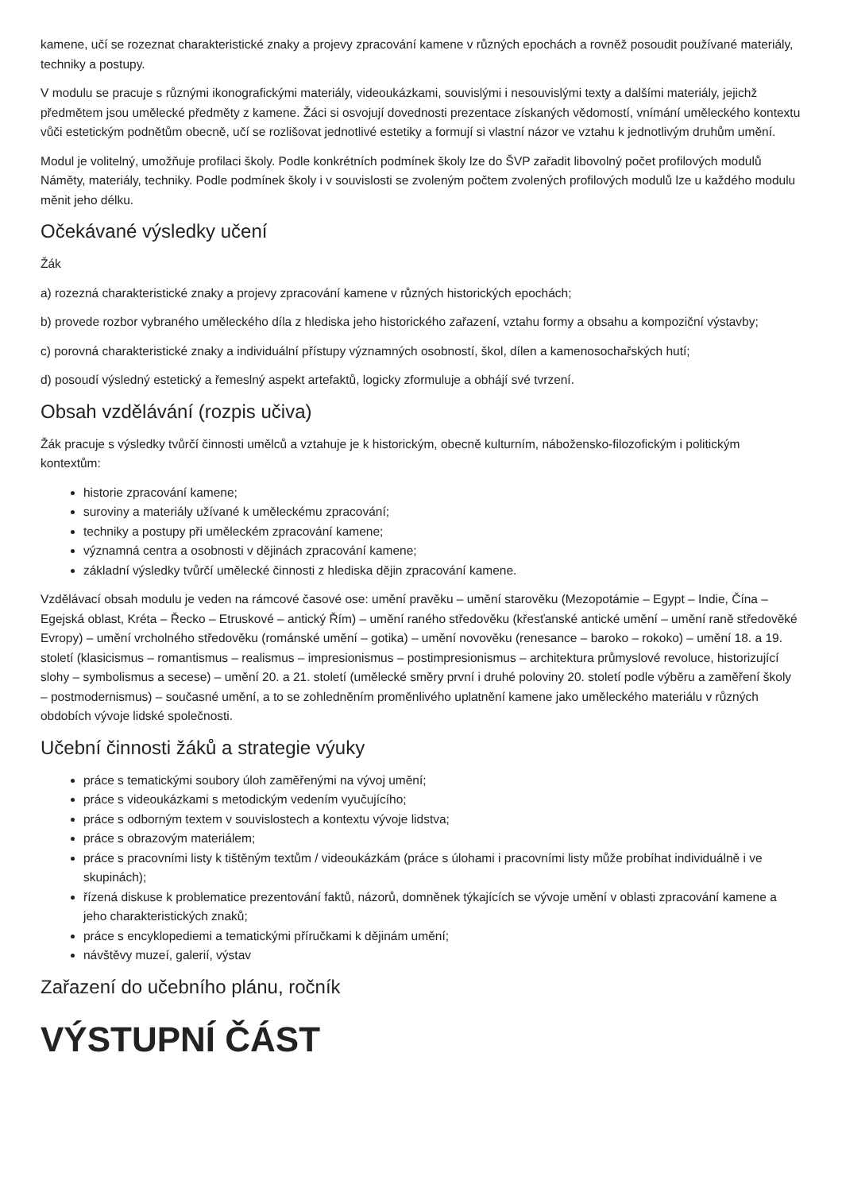kamene, učí se rozeznat charakteristické znaky a projevy zpracování kamene v různých epochách a rovněž posoudit používané materiály, techniky a postupy.
V modulu se pracuje s různými ikonografickými materiály, videoukázkami, souvislými i nesouvislými texty a dalšími materiály, jejichž předmětem jsou umělecké předměty z kamene. Žáci si osvojují dovednosti prezentace získaných vědomostí, vnímání uměleckého kontextu vůči estetickým podnětům obecně, učí se rozlišovat jednotlivé estetiky a formují si vlastní názor ve vztahu k jednotlivým druhům umění.
Modul je volitelný, umožňuje profilaci školy. Podle konkrétních podmínek školy lze do ŠVP zařadit libovolný počet profilových modulů Náměty, materiály, techniky. Podle podmínek školy i v souvislosti se zvoleným počtem zvolených profilových modulů lze u každého modulu měnit jeho délku.
Očekávané výsledky učení
Žák
a) rozezná charakteristické znaky a projevy zpracování kamene v různých historických epochách;
b) provede rozbor vybraného uměleckého díla z hlediska jeho historického zařazení, vztahu formy a obsahu a kompoziční výstavby;
c) porovná charakteristické znaky a individuální přístupy významných osobností, škol, dílen a kamenosochařských hutí;
d) posoudí výsledný estetický a řemeslný aspekt artefaktů, logicky zformuluje a obhájí své tvrzení.
Obsah vzdělávání (rozpis učiva)
Žák pracuje s výsledky tvůrčí činnosti umělců a vztahuje je k historickým, obecně kulturním, nábožensko-filozofickým i politickým kontextům:
historie zpracování kamene;
suroviny a materiály užívané k uměleckému zpracování;
techniky a postupy při uměleckém zpracování kamene;
významná centra a osobnosti v dějinách zpracování kamene;
základní výsledky tvůrčí umělecké činnosti z hlediska dějin zpracování kamene.
Vzdělávací obsah modulu je veden na rámcové časové ose: umění pravěku – umění starověku (Mezopotámie – Egypt – Indie, Čína – Egejská oblast, Kréta – Řecko – Etruskové – antický Řím) – umění raného středověku (křesťanské antické umění – umění raně středověké Evropy) – umění vrcholného středověku (románské umění – gotika) – umění novověku (renesance – baroko – rokoko) – umění 18. a 19. století (klasicismus – romantismus – realismus – impresionismus – postimpresionismus – architektura průmyslové revoluce, historizující slohy – symbolismus a secese) – umění 20. a 21. století (umělecké směry první i druhé poloviny 20. století podle výběru a zaměření školy – postmodernismus) – současné umění, a to se zohledněním proměnlivého uplatnění kamene jako uměleckého materiálu v různých obdobích vývoje lidské společnosti.
Učební činnosti žáků a strategie výuky
práce s tematickými soubory úloh zaměřenými na vývoj umění;
práce s videoukázkami s metodickým vedením vyučujícího;
práce s odborným textem v souvislostech a kontextu vývoje lidstva;
práce s obrazovým materiálem;
práce s pracovními listy k tištěným textům / videoukázkám (práce s úlohami i pracovními listy může probíhat individuálně i ve skupinách);
řízená diskuse k problematice prezentování faktů, názorů, domněnek týkajících se vývoje umění v oblasti zpracování kamene a jeho charakteristických znaků;
práce s encyklopediemi a tematickými příručkami k dějinám umění;
návštěvy muzeí, galerií, výstav
Zařazení do učebního plánu, ročník
VÝSTUPNÍ ČÁST